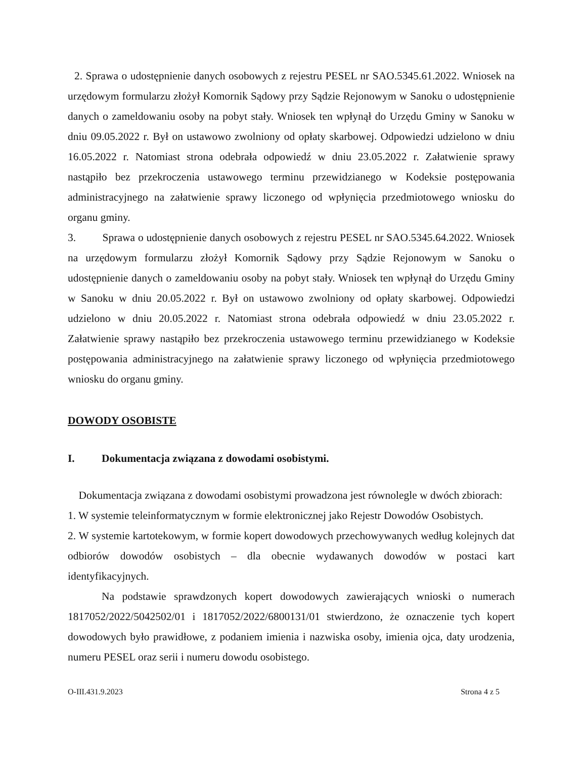2. Sprawa o udostępnienie danych osobowych z rejestru PESEL nr SAO.5345.61.2022. Wniosek na urzędowym formularzu złożył Komornik Sądowy przy Sądzie Rejonowym w Sanoku o udostępnienie danych o zameldowaniu osoby na pobyt stały. Wniosek ten wpłynął do Urzędu Gminy w Sanoku w dniu 09.05.2022 r. Był on ustawowo zwolniony od opłaty skarbowej. Odpowiedzi udzielono w dniu 16.05.2022 r. Natomiast strona odebrała odpowiedź w dniu 23.05.2022 r. Załatwienie sprawy nastąpiło bez przekroczenia ustawowego terminu przewidzianego w Kodeksie postępowania administracyjnego na załatwienie sprawy liczonego od wpłynięcia przedmiotowego wniosku do organu gminy.
3. Sprawa o udostępnienie danych osobowych z rejestru PESEL nr SAO.5345.64.2022. Wniosek na urzędowym formularzu złożył Komornik Sądowy przy Sądzie Rejonowym w Sanoku o udostępnienie danych o zameldowaniu osoby na pobyt stały. Wniosek ten wpłynął do Urzędu Gminy w Sanoku w dniu 20.05.2022 r. Był on ustawowo zwolniony od opłaty skarbowej. Odpowiedzi udzielono w dniu 20.05.2022 r. Natomiast strona odebrała odpowiedź w dniu 23.05.2022 r. Załatwienie sprawy nastąpiło bez przekroczenia ustawowego terminu przewidzianego w Kodeksie postępowania administracyjnego na załatwienie sprawy liczonego od wpłynięcia przedmiotowego wniosku do organu gminy.
DOWODY OSOBISTE
I. Dokumentacja związana z dowodami osobistymi.
Dokumentacja związana z dowodami osobistymi prowadzona jest równolegle w dwóch zbiorach:
1. W systemie teleinformatycznym w formie elektronicznej jako Rejestr Dowodów Osobistych.
2. W systemie kartotekowym, w formie kopert dowodowych przechowywanych według kolejnych dat odbiorów dowodów osobistych – dla obecnie wydawanych dowodów w postaci kart identyfikacyjnych.
Na podstawie sprawdzonych kopert dowodowych zawierających wnioski o numerach 1817052/2022/5042502/01 i 1817052/2022/6800131/01 stwierdzono, że oznaczenie tych kopert dowodowych było prawidłowe, z podaniem imienia i nazwiska osoby, imienia ojca, daty urodzenia, numeru PESEL oraz serii i numeru dowodu osobistego.
O-III.431.9.2023 Strona 4 z 5